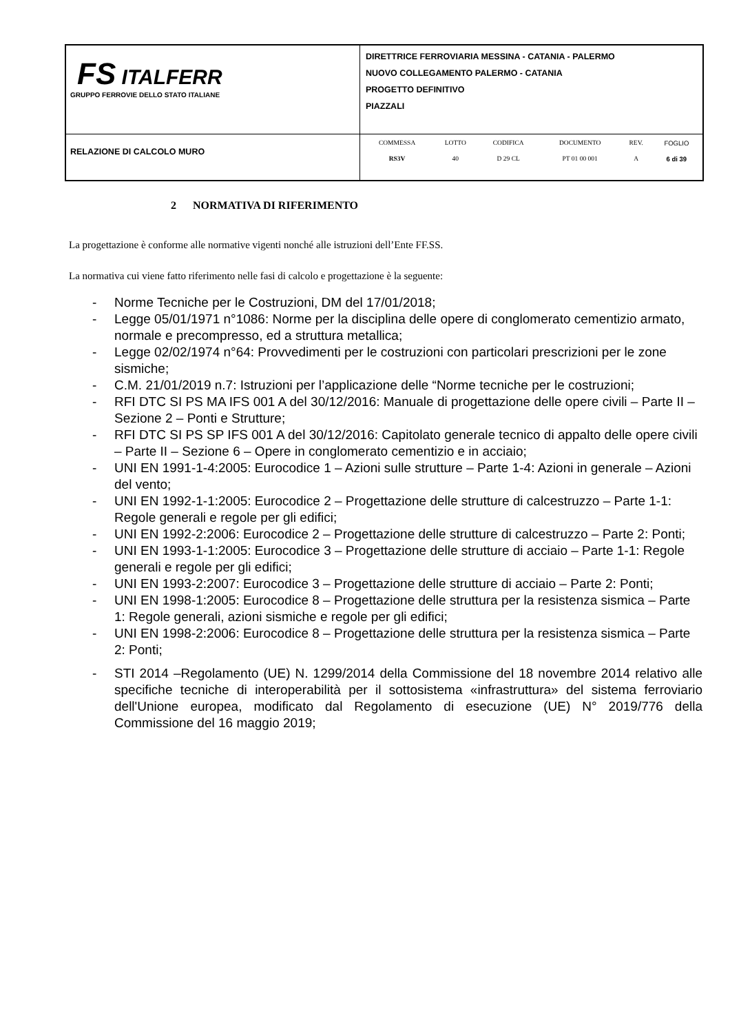| FS ITALFERR GRUPPO FERROVIE DELLO STATO ITALIANE | DIRETTRICE FERROVIARIA MESSINA - CATANIA - PALERMO NUOVO COLLEGAMENTO PALERMO - CATANIA PROGETTO DEFINITIVO PIAZZALI |
| RELAZIONE DI CALCOLO MURO | / COMMESSA / LOTTO / CODIFICA / DOCUMENTO / REV. / FOGLIO / / RS3V / 40 / D 29 CL / PT 01 00 001 / A / 6 di 39 / |
2 NORMATIVA DI RIFERIMENTO
La progettazione è conforme alle normative vigenti nonché alle istruzioni dell’Ente FF.SS.
La normativa cui viene fatto riferimento nelle fasi di calcolo e progettazione è la seguente:
- Norme Tecniche per le Costruzioni, DM del 17/01/2018;
- Legge 05/01/1971 n°1086: Norme per la disciplina delle opere di conglomerato cementizio armato, normale e precompresso, ed a struttura metallica;
- Legge 02/02/1974 n°64: Provvedimenti per le costruzioni con particolari prescrizioni per le zone sismiche;
- C.M. 21/01/2019 n.7: Istruzioni per l’applicazione delle “Norme tecniche per le costruzioni;
- RFI DTC SI PS MA IFS 001 A del 30/12/2016: Manuale di progettazione delle opere civili – Parte II – Sezione 2 – Ponti e Strutture;
- RFI DTC SI PS SP IFS 001 A del 30/12/2016: Capitolato generale tecnico di appalto delle opere civili – Parte II – Sezione 6 – Opere in conglomerato cementizio e in acciaio;
- UNI EN 1991-1-4:2005: Eurocodice 1 – Azioni sulle strutture – Parte 1-4: Azioni in generale – Azioni del vento;
- UNI EN 1992-1-1:2005: Eurocodice 2 – Progettazione delle strutture di calcestruzzo – Parte 1-1: Regole generali e regole per gli edifici;
- UNI EN 1992-2:2006: Eurocodice 2 – Progettazione delle strutture di calcestruzzo – Parte 2: Ponti;
- UNI EN 1993-1-1:2005: Eurocodice 3 – Progettazione delle strutture di acciaio – Parte 1-1: Regole generali e regole per gli edifici;
- UNI EN 1993-2:2007: Eurocodice 3 – Progettazione delle strutture di acciaio – Parte 2: Ponti;
- UNI EN 1998-1:2005: Eurocodice 8 – Progettazione delle struttura per la resistenza sismica – Parte 1: Regole generali, azioni sismiche e regole per gli edifici;
- UNI EN 1998-2:2006: Eurocodice 8 – Progettazione delle struttura per la resistenza sismica – Parte 2: Ponti;
- STI 2014 –Regolamento (UE) N. 1299/2014 della Commissione del 18 novembre 2014 relativo alle specifiche tecniche di interoperabilità per il sottosistema «infrastruttura» del sistema ferroviario dell'Unione europea, modificato dal Regolamento di esecuzione (UE) N° 2019/776 della Commissione del 16 maggio 2019;